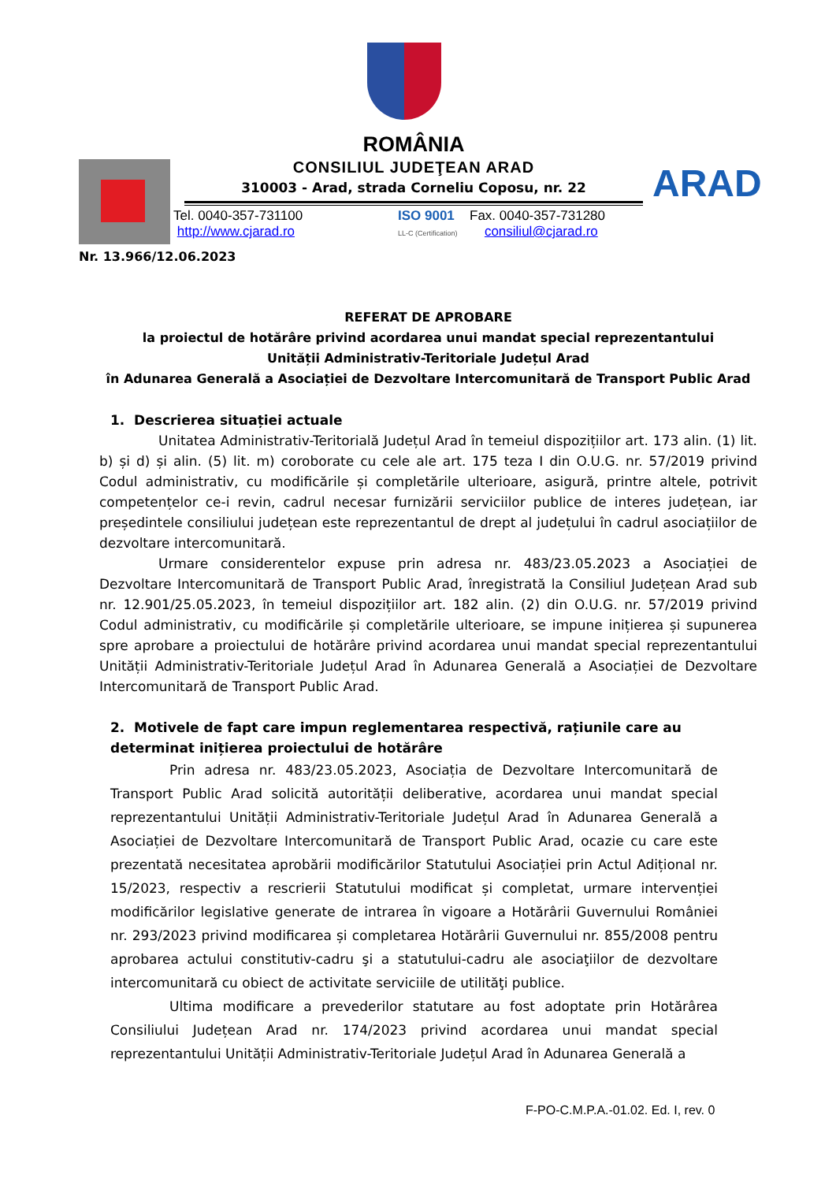ROMÂNIA
CONSILIUL JUDEŢEAN ARAD
310003 - Arad, strada Corneliu Coposu, nr. 22 ARAD
Tel. 0040-357-731100
http://www.cjarad.ro
ISO 9001
LL-C (Certification)
Fax. 0040-357-731280
consiliul@cjarad.ro
Nr. 13.966/12.06.2023
REFERAT DE APROBARE
la proiectul de hotărâre privind acordarea unui mandat special reprezentantului
Unității Administrativ-Teritoriale Județul Arad
în Adunarea Generală a Asociației de Dezvoltare Intercomunitară de Transport Public Arad
1. Descrierea situației actuale
Unitatea Administrativ-Teritorială Județul Arad în temeiul dispozițiilor art. 173 alin. (1) lit. b) și d) și alin. (5) lit. m) coroborate cu cele ale art. 175 teza I din O.U.G. nr. 57/2019 privind Codul administrativ, cu modificările și completările ulterioare, asigură, printre altele, potrivit competențelor ce-i revin, cadrul necesar furnizării serviciilor publice de interes județean, iar președintele consiliului județean este reprezentantul de drept al județului în cadrul asociațiilor de dezvoltare intercomunitară.
Urmare considerentelor expuse prin adresa nr. 483/23.05.2023 a Asociației de Dezvoltare Intercomunitară de Transport Public Arad, înregistrată la Consiliul Județean Arad sub nr. 12.901/25.05.2023, în temeiul dispozițiilor art. 182 alin. (2) din O.U.G. nr. 57/2019 privind Codul administrativ, cu modificările și completările ulterioare, se impune inițierea și supunerea spre aprobare a proiectului de hotărâre privind acordarea unui mandat special reprezentantului Unității Administrativ-Teritoriale Județul Arad în Adunarea Generală a Asociației de Dezvoltare Intercomunitară de Transport Public Arad.
2. Motivele de fapt care impun reglementarea respectivă, rațiunile care au determinat inițierea proiectului de hotărâre
Prin adresa nr. 483/23.05.2023, Asociația de Dezvoltare Intercomunitară de Transport Public Arad solicită autorității deliberative, acordarea unui mandat special reprezentantului Unității Administrativ-Teritoriale Județul Arad în Adunarea Generală a Asociației de Dezvoltare Intercomunitară de Transport Public Arad, ocazie cu care este prezentată necesitatea aprobării modificărilor Statutului Asociației prin Actul Adițional nr. 15/2023, respectiv a rescrierii Statutului modificat și completat, urmare intervenției modificărilor legislative generate de intrarea în vigoare a Hotărârii Guvernului României nr. 293/2023 privind modificarea și completarea Hotărârii Guvernului nr. 855/2008 pentru aprobarea actului constitutiv-cadru şi a statutului-cadru ale asociaţiilor de dezvoltare intercomunitară cu obiect de activitate serviciile de utilităţi publice.
Ultima modificare a prevederilor statutare au fost adoptate prin Hotărârea Consiliului Județean Arad nr. 174/2023 privind acordarea unui mandat special reprezentantului Unității Administrativ-Teritoriale Județul Arad în Adunarea Generală a
F-PO-C.M.P.A.-01.02. Ed. I, rev. 0